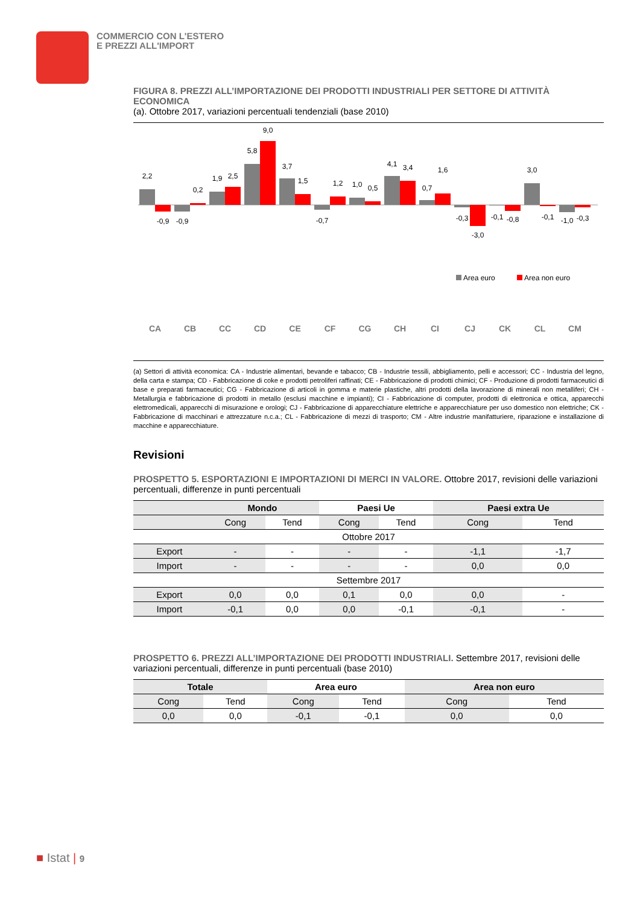COMMERCIO CON L'ESTERO
E PREZZI ALL'IMPORT
FIGURA 8. PREZZI ALL’IMPORTAZIONE DEI PRODOTTI INDUSTRIALI PER SETTORE DI ATTIVITÀ ECONOMICA
(a). Ottobre 2017, variazioni percentuali tendenziali (base 2010)
2,2
-0,9
-0,9
0,2
1,9
2,5
5,8
9,0
3,7
1,5
-0,7
1,2
1,0
0,5
4,1
3,4
0,7
1,6
-0,3
-3,0
-0,1
-0,8
3,0
-0,1
-1,0
-0,3
Area euro
Area non euro
CA
CB
CC
CD
CE
CF
CG
CH
CI
CJ
CK
CL
CM
(a) Settori di attività economica: CA - Industrie alimentari, bevande e tabacco; CB - Industrie tessili, abbigliamento, pelli e accessori; CC - Industria del legno, della carta e stampa; CD - Fabbricazione di coke e prodotti petroliferi raffinati; CE - Fabbricazione di prodotti chimici; CF - Produzione di prodotti farmaceutici di base e preparati farmaceutici; CG - Fabbricazione di articoli in gomma e materie plastiche, altri prodotti della lavorazione di minerali non metalliferi; CH - Metallurgia e fabbricazione di prodotti in metallo (esclusi macchine e impianti); CI - Fabbricazione di computer, prodotti di elettronica e ottica, apparecchi elettromedicali, apparecchi di misurazione e orologi; CJ - Fabbricazione di apparecchiature elettriche e apparecchiature per uso domestico non elettriche; CK - Fabbricazione di macchinari e attrezzature n.c.a.; CL - Fabbricazione di mezzi di trasporto; CM - Altre industrie manifatturiere, riparazione e installazione di macchine e apparecchiature.
Revisioni
PROSPETTO 5. ESPORTAZIONI E IMPORTAZIONI DI MERCI IN VALORE. Ottobre 2017, revisioni delle variazioni percentuali, differenze in punti percentuali
| | Mondo | | Paesi Ue | | Paesi extra Ue | |
| --- | --- | --- | --- | --- | --- | --- |
| | Cong | Tend | Cong | Tend | Cong | Tend |
| Ottobre 2017 | | | | | | |
| Export | - | - | - | - | -1,1 | -1,7 |
| Import | - | - | - | - | 0,0 | 0,0 |
| Settembre 2017 | | | | | | |
| Export | 0,0 | 0,0 | 0,1 | 0,0 | 0,0 | - |
| Import | -0,1 | 0,0 | 0,0 | -0,1 | -0,1 | - |
PROSPETTO 6. PREZZI ALL’IMPORTAZIONE DEI PRODOTTI INDUSTRIALI. Settembre 2017, revisioni delle variazioni percentuali, differenze in punti percentuali (base 2010)
| Totale | | Area euro | | Area non euro | |
| --- | --- | --- | --- | --- | --- |
| Cong | Tend | Cong | Tend | Cong | Tend |
| 0,0 | 0,0 | -0,1 | -0,1 | 0,0 | 0,0 |
■ Istat | 9